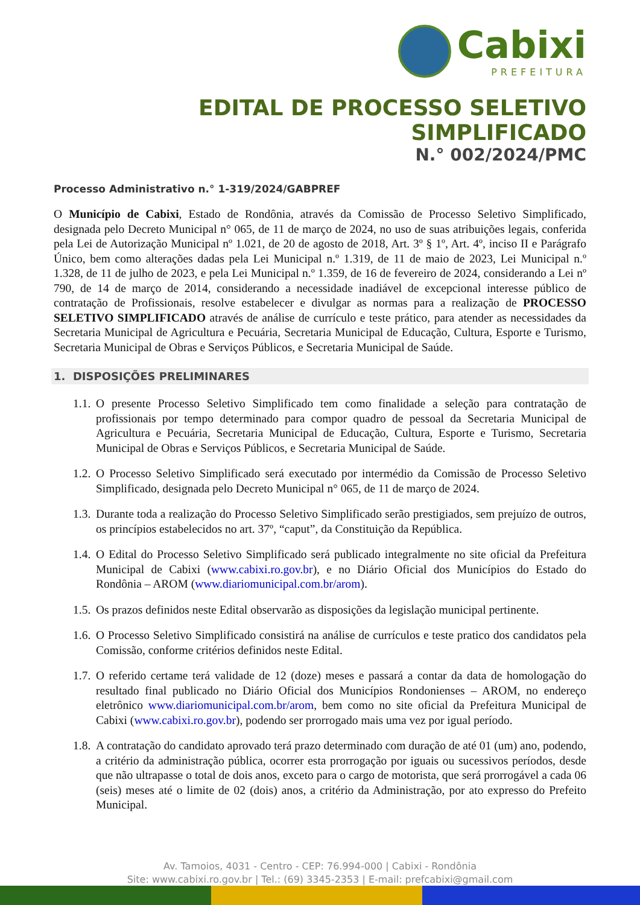Cabixi
PREFEITURA
EDITAL DE PROCESSO SELETIVO SIMPLIFICADO
N.° 002/2024/PMC
Processo Administrativo n.° 1-319/2024/GABPREF
O Município de Cabixi, Estado de Rondônia, através da Comissão de Processo Seletivo Simplificado, designada pelo Decreto Municipal n° 065, de 11 de março de 2024, no uso de suas atribuições legais, conferida pela Lei de Autorização Municipal nº 1.021, de 20 de agosto de 2018, Art. 3º § 1º, Art. 4º, inciso II e Parágrafo Único, bem como alterações dadas pela Lei Municipal n.º 1.319, de 11 de maio de 2023, Lei Municipal n.º 1.328, de 11 de julho de 2023, e pela Lei Municipal n.º 1.359, de 16 de fevereiro de 2024, considerando a Lei nº 790, de 14 de março de 2014, considerando a necessidade inadiável de excepcional interesse público de contratação de Profissionais, resolve estabelecer e divulgar as normas para a realização de PROCESSO SELETIVO SIMPLIFICADO através de análise de currículo e teste prático, para atender as necessidades da Secretaria Municipal de Agricultura e Pecuária, Secretaria Municipal de Educação, Cultura, Esporte e Turismo, Secretaria Municipal de Obras e Serviços Públicos, e Secretaria Municipal de Saúde.
1. DISPOSIÇÕES PRELIMINARES
1.1.
O presente Processo Seletivo Simplificado tem como finalidade a seleção para contratação de profissionais por tempo determinado para compor quadro de pessoal da Secretaria Municipal de Agricultura e Pecuária, Secretaria Municipal de Educação, Cultura, Esporte e Turismo, Secretaria Municipal de Obras e Serviços Públicos, e Secretaria Municipal de Saúde.
1.2.
O Processo Seletivo Simplificado será executado por intermédio da Comissão de Processo Seletivo Simplificado, designada pelo Decreto Municipal n° 065, de 11 de março de 2024.
1.3.
Durante toda a realização do Processo Seletivo Simplificado serão prestigiados, sem prejuízo de outros, os princípios estabelecidos no art. 37º, “caput”, da Constituição da República.
1.4.
O Edital do Processo Seletivo Simplificado será publicado integralmente no site oficial da Prefeitura Municipal de Cabixi (www.cabixi.ro.gov.br), e no Diário Oficial dos Municípios do Estado do Rondônia – AROM (www.diariomunicipal.com.br/arom).
1.5.
Os prazos definidos neste Edital observarão as disposições da legislação municipal pertinente.
1.6.
O Processo Seletivo Simplificado consistirá na análise de currículos e teste pratico dos candidatos pela Comissão, conforme critérios definidos neste Edital.
1.7.
O referido certame terá validade de 12 (doze) meses e passará a contar da data de homologação do resultado final publicado no Diário Oficial dos Municípios Rondonienses – AROM, no endereço eletrônico www.diariomunicipal.com.br/arom, bem como no site oficial da Prefeitura Municipal de Cabixi (www.cabixi.ro.gov.br), podendo ser prorrogado mais uma vez por igual período.
1.8.
A contratação do candidato aprovado terá prazo determinado com duração de até 01 (um) ano, podendo, a critério da administração pública, ocorrer esta prorrogação por iguais ou sucessivos períodos, desde que não ultrapasse o total de dois anos, exceto para o cargo de motorista, que será prorrogável a cada 06 (seis) meses até o limite de 02 (dois) anos, a critério da Administração, por ato expresso do Prefeito Municipal.
Av. Tamoios, 4031 - Centro - CEP: 76.994-000 | Cabixi - Rondônia
Site: www.cabixi.ro.gov.br | Tel.: (69) 3345-2353 | E-mail: prefcabixi@gmail.com